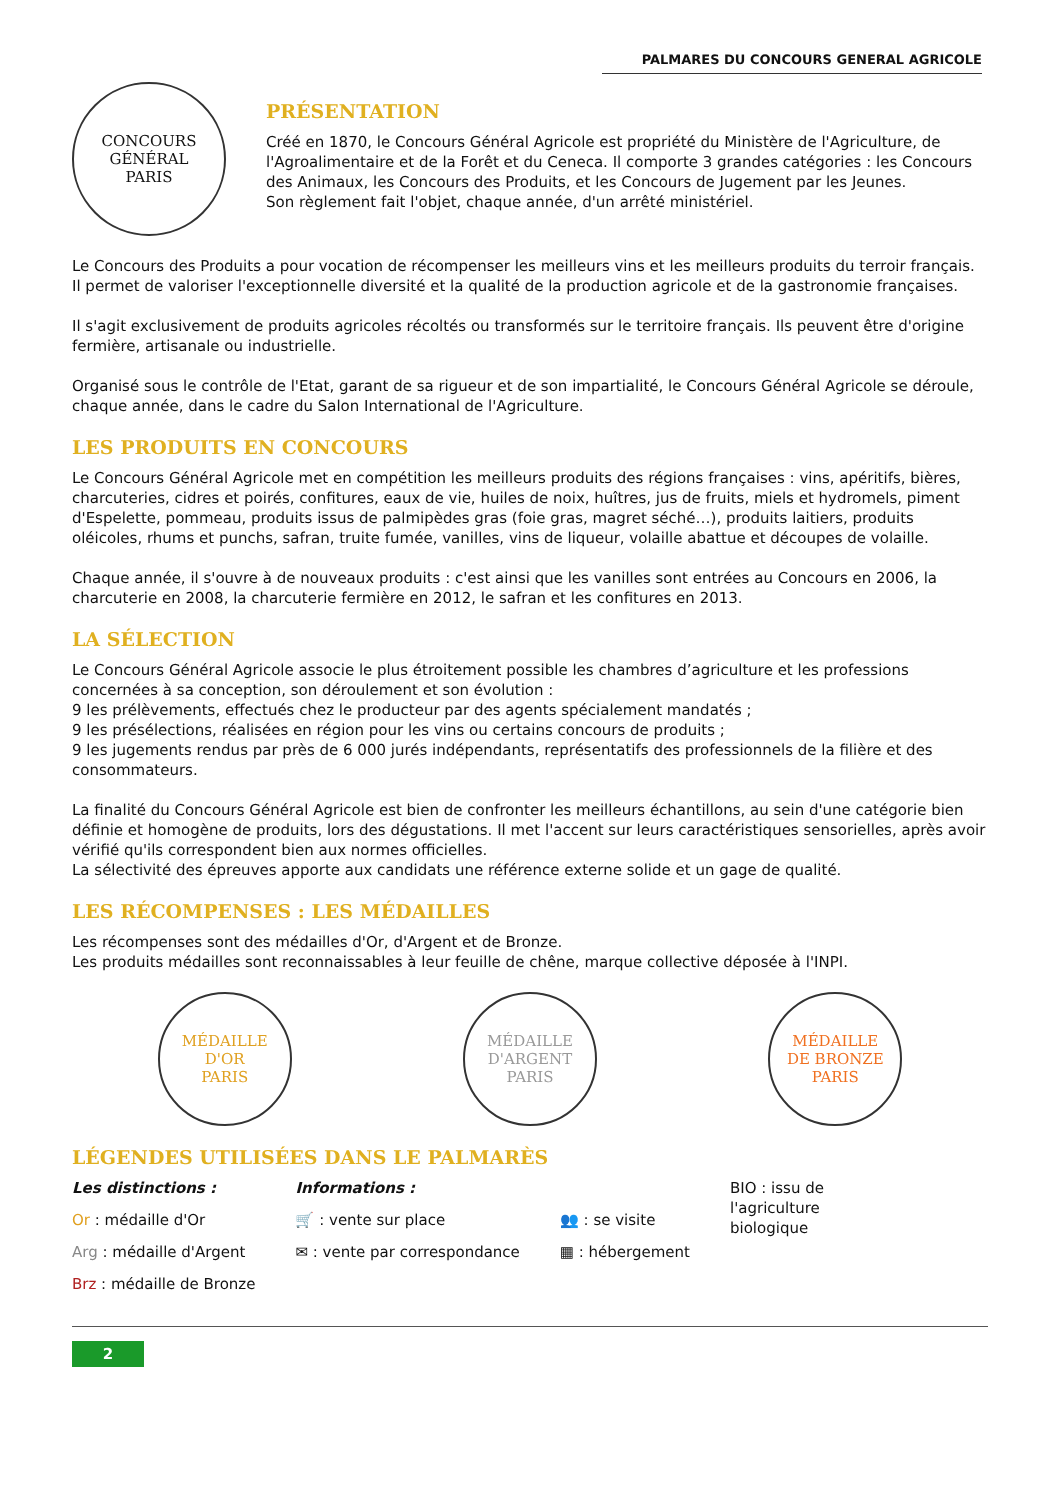PALMARES DU CONCOURS GENERAL AGRICOLE
CONCOURS
GÉNÉRAL
PARIS
PRÉSENTATION
Créé en 1870, le Concours Général Agricole est propriété du Ministère de l'Agriculture, de l'Agroalimentaire et de la Forêt et du Ceneca. Il comporte 3 grandes catégories : les Concours des Animaux, les Concours des Produits, et les Concours de Jugement par les Jeunes.
Son règlement fait l'objet, chaque année, d'un arrêté ministériel.
Le Concours des Produits a pour vocation de récompenser les meilleurs vins et les meilleurs produits du terroir français. Il permet de valoriser l'exceptionnelle diversité et la qualité de la production agricole et de la gastronomie françaises.
Il s'agit exclusivement de produits agricoles récoltés ou transformés sur le territoire français. Ils peuvent être d'origine fermière, artisanale ou industrielle.
Organisé sous le contrôle de l'Etat, garant de sa rigueur et de son impartialité, le Concours Général Agricole se déroule, chaque année, dans le cadre du Salon International de l'Agriculture.
LES PRODUITS EN CONCOURS
Le Concours Général Agricole met en compétition les meilleurs produits des régions françaises : vins, apéritifs, bières, charcuteries, cidres et poirés, confitures, eaux de vie, huiles de noix, huîtres, jus de fruits, miels et hydromels, piment d'Espelette, pommeau, produits issus de palmipèdes gras (foie gras, magret séché…), produits laitiers, produits oléicoles, rhums et punchs, safran, truite fumée, vanilles, vins de liqueur, volaille abattue et découpes de volaille.
Chaque année, il s'ouvre à de nouveaux produits : c'est ainsi que les vanilles sont entrées au Concours en 2006, la charcuterie en 2008, la charcuterie fermière en 2012, le safran et les confitures en 2013.
LA SÉLECTION
Le Concours Général Agricole associe le plus étroitement possible les chambres d’agriculture et les professions concernées à sa conception, son déroulement et son évolution :
9 les prélèvements, effectués chez le producteur par des agents spécialement mandatés ;
9 les présélections, réalisées en région pour les vins ou certains concours de produits ;
9 les jugements rendus par près de 6 000 jurés indépendants, représentatifs des professionnels de la filière et des consommateurs.
La finalité du Concours Général Agricole est bien de confronter les meilleurs échantillons, au sein d'une catégorie bien définie et homogène de produits, lors des dégustations. Il met l'accent sur leurs caractéristiques sensorielles, après avoir vérifié qu'ils correspondent bien aux normes officielles.
La sélectivité des épreuves apporte aux candidats une référence externe solide et un gage de qualité.
LES RÉCOMPENSES : LES MÉDAILLES
Les récompenses sont des médailles d'Or, d'Argent et de Bronze.
Les produits médailles sont reconnaissables à leur feuille de chêne, marque collective déposée à l'INPI.
MÉDAILLE
D'OR
PARIS
MÉDAILLE
D'ARGENT
PARIS
MÉDAILLE
DE BRONZE
PARIS
LÉGENDES UTILISÉES DANS LE PALMARÈS
Les distinctions :
Or : médaille d'Or
Arg : médaille d'Argent
Brz : médaille de Bronze
Informations :
🛒 : vente sur place
✉ : vente par correspondance
👥 : se visite
▦ : hébergement
BIO : issu de
l'agriculture
biologique
2